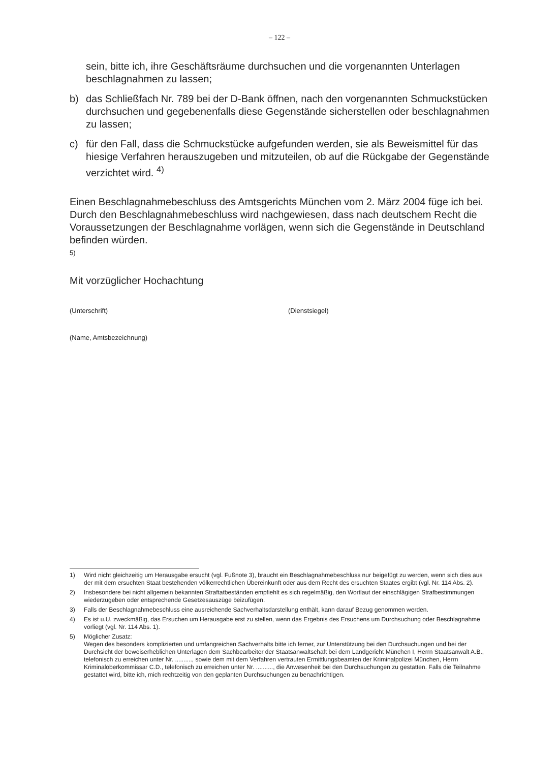– 122 –
sein, bitte ich, ihre Geschäftsräume durchsuchen und die vorgenannten Unterlagen beschlagnahmen zu lassen;
b) das Schließfach Nr. 789 bei der D-Bank öffnen, nach den vorgenannten Schmuckstücken durchsuchen und gegebenenfalls diese Gegenstände sicherstellen oder beschlagnahmen zu lassen;
c) für den Fall, dass die Schmuckstücke aufgefunden werden, sie als Beweismittel für das hiesige Verfahren herauszugeben und mitzuteilen, ob auf die Rückgabe der Gegenstände verzichtet wird. <sup>4)</sup>
Einen Beschlagnahmebeschluss des Amtsgerichts München vom 2. März 2004 füge ich bei. Durch den Beschlagnahmebeschluss wird nachgewiesen, dass nach deutschem Recht die Voraussetzungen der Beschlagnahme vorlägen, wenn sich die Gegenstände in Deutschland befinden würden.
5)
Mit vorzüglicher Hochachtung
(Unterschrift) (Dienstsiegel)
(Name, Amtsbezeichnung)
1) Wird nicht gleichzeitig um Herausgabe ersucht (vgl. Fußnote 3), braucht ein Beschlagnahmebeschluss nur beigefügt zu werden, wenn sich dies aus der mit dem ersuchten Staat bestehenden völkerrechtlichen Übereinkunft oder aus dem Recht des ersuchten Staates ergibt (vgl. Nr. 114 Abs. 2).
2) Insbesondere bei nicht allgemein bekannten Straftatbeständen empfiehlt es sich regelmäßig, den Wortlaut der einschlägigen Strafbestimmungen wiederzugeben oder entsprechende Gesetzesauszüge beizufügen.
3) Falls der Beschlagnahmebeschluss eine ausreichende Sachverhaltsdarstellung enthält, kann darauf Bezug genommen werden.
4) Es ist u.U. zweckmäßig, das Ersuchen um Herausgabe erst zu stellen, wenn das Ergebnis des Ersuchens um Durchsuchung oder Beschlagnahme vorliegt (vgl. Nr. 114 Abs. 1).
5) Möglicher Zusatz:
Wegen des besonders komplizierten und umfangreichen Sachverhalts bitte ich ferner, zur Unterstützung bei den Durchsuchungen und bei der Durchsicht der beweiserheblichen Unterlagen dem Sachbearbeiter der Staatsanwaltschaft bei dem Landgericht München I, Herrn Staatsanwalt A.B., telefonisch zu erreichen unter Nr. .........., sowie dem mit dem Verfahren vertrauten Ermittlungsbeamten der Kriminalpolizei München, Herrn Kriminaloberkommissar C.D., telefonisch zu erreichen unter Nr. .........., die Anwesenheit bei den Durchsuchungen zu gestatten. Falls die Teilnahme gestattet wird, bitte ich, mich rechtzeitig von den geplanten Durchsuchungen zu benachrichtigen.